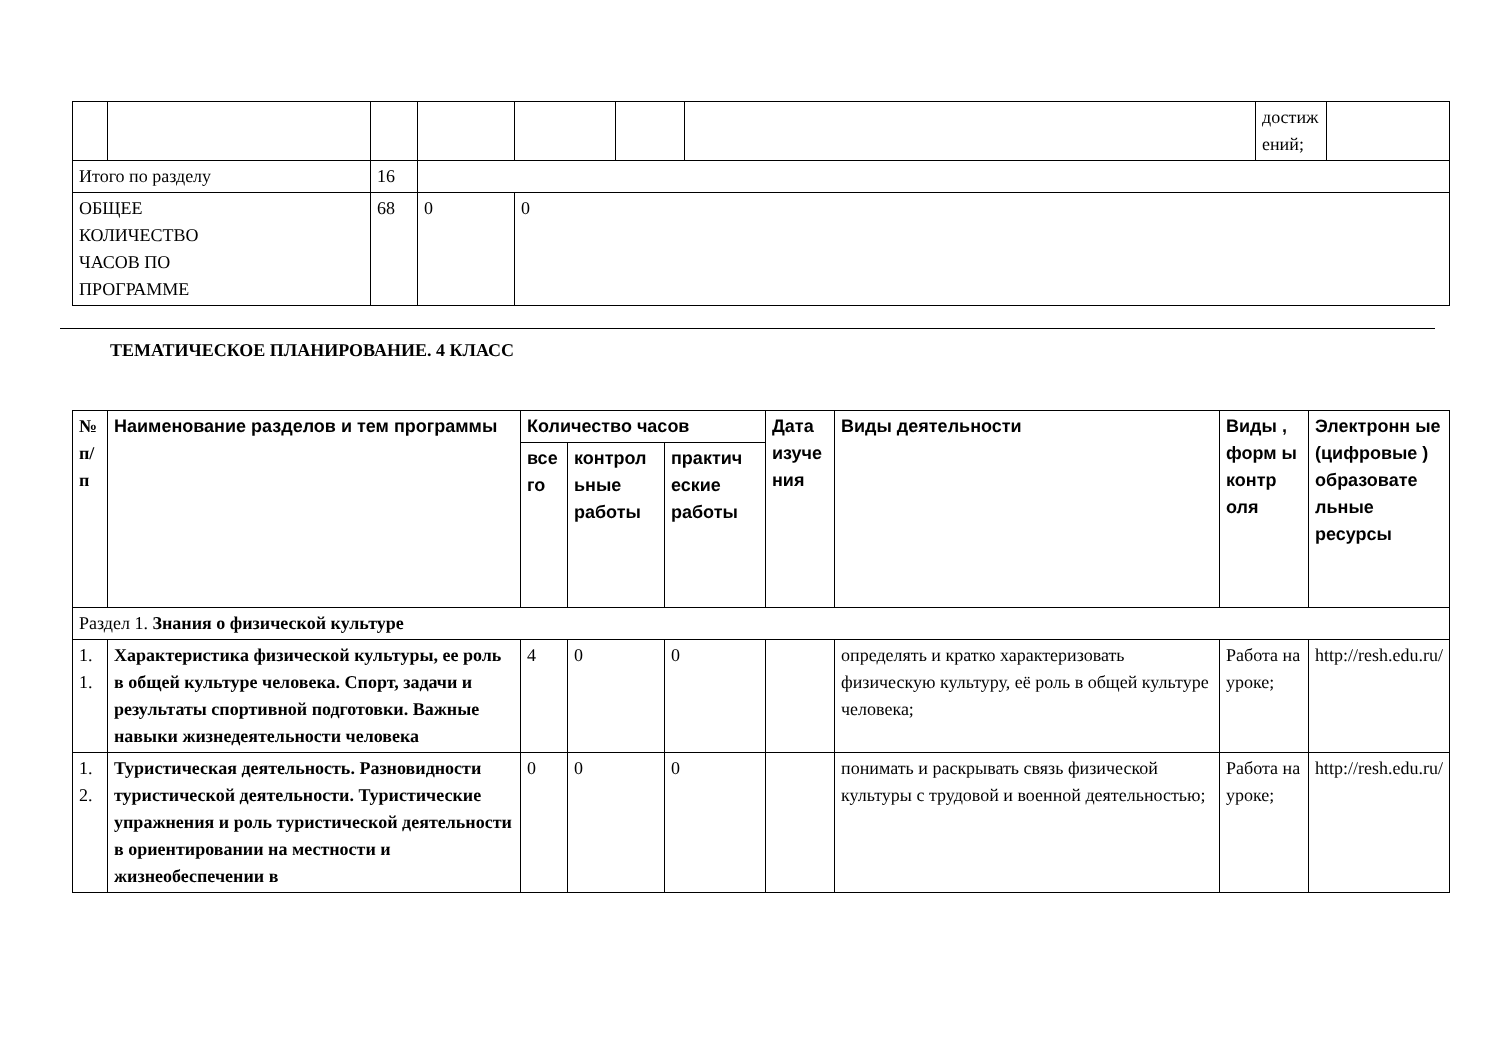| | | | | | | | достиж ений; | |
| Итого по разделу | | 16 | | | | | | |
| ОБЩЕЕ КОЛИЧЕСТВО ЧАСОВ ПО ПРОГРАММЕ | | 68 | 0 | 0 | | | | |
ТЕМАТИЧЕСКОЕ ПЛАНИРОВАНИЕ. 4 КЛАСС
| № п/ п | Наименование разделов и тем программы | Количество часов | | | Дата изуче ния | Виды деятельности | Виды , форм ы контр оля | Электронн ые (цифровые ) образовате льные ресурсы |
| --- | --- | --- | --- | --- | --- | --- | --- | --- |
| | | все го | контрол ьные работы | практич еские работы | | | | |
| Раздел 1. Знания о физической культуре | | | | | | | | |
| 1. 1. | Характеристика физической культуры, ее роль в общей культуре человека. Спорт, задачи и результаты спортивной подготовки. Важные навыки жизнедеятельности человека | 4 | 0 | 0 | | определять и кратко характеризовать физическую культуру, её роль в общей культуре человека; | Работа на уроке; | http://resh.edu.ru/ |
| 1. 2. | Туристическая деятельность. Разновидности туристической деятельности. Туристические упражнения и роль туристической деятельности в ориентировании на местности и жизнеобеспечении в | 0 | 0 | 0 | | понимать и раскрывать связь физической культуры с трудовой и военной деятельностью; | Работа на уроке; | http://resh.edu.ru/ |